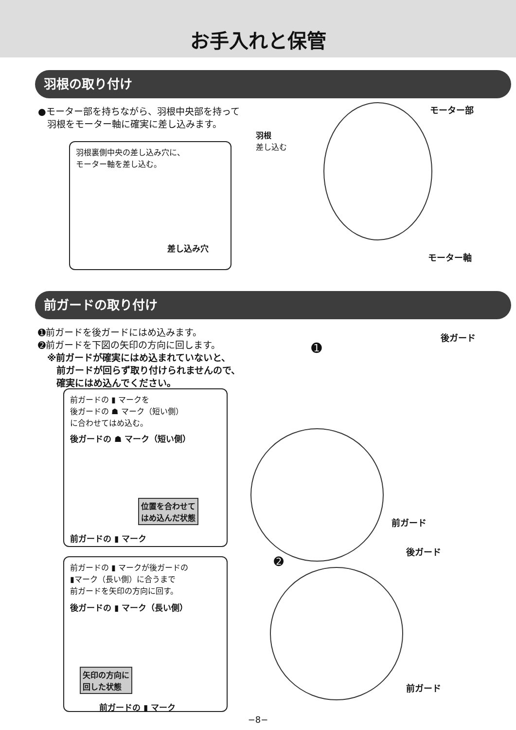お手入れと保管
羽根の取り付け
●モーター部を持ちながら、羽根中央部を持って
　羽根をモーター軸に確実に差し込みます。
羽根裏側中央の差し込み穴に、
モーター軸を差し込む。
差し込み穴
羽根
差し込む
モーター部
モーター軸
前ガードの取り付け
➊前ガードを後ガードにはめ込みます。
➋前ガードを下図の矢印の方向に回します。
　※前ガードが確実にはめ込まれていないと、
　　前ガードが回らず取り付けられませんので、
　　確実にはめ込んでください。
前ガードの ▮ マークを
後ガードの ☗ マーク（短い側）
に合わせてはめ込む。
後ガードの ☗ マーク（短い側）
位置を合わせて
はめ込んだ状態
前ガードの ▮ マーク
前ガードの ▮ マークが後ガードの
▮マーク（長い側）に合うまで
前ガードを矢印の方向に回す。
後ガードの ▮ マーク（長い側）
矢印の方向に
回した状態
前ガードの ▮ マーク
➊
後ガード
前ガード
➋
後ガード
前ガード
−8−